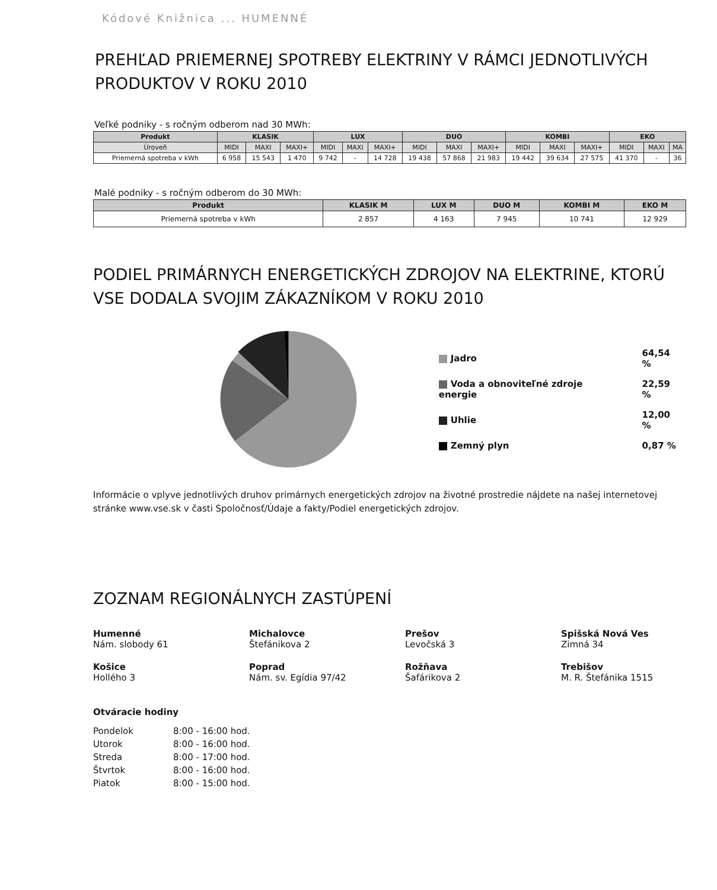Kódové Knižnica ... HUMENNÉ
PREHĽAD PRIEMERNEJ SPOTREBY ELEKTRINY V RÁMCI JEDNOTLIVÝCH PRODUKTOV V ROKU 2010
Veľké podniky - s ročným odberom nad 30 MWh:
| Produkt | KLASIK | | | LUX | | | DUO | | | KOMBI | | | EKO | | |
| --- | --- | --- | --- | --- | --- | --- | --- | --- | --- | --- | --- | --- | --- | --- | --- |
| Úroveň | MIDI | MAXI | MAXI+ | MIDI | MAXI | MAXI+ | MIDI | MAXI | MAXI+ | MIDI | MAXI | MAXI+ | MIDI | MAXI | MA |
| Priemerná spotreba v kWh | 6 958 | 15 543 | 1 470 | 9 742 | - | 14 728 | 19 438 | 57 868 | 21 983 | 19 442 | 39 634 | 27 575 | 41 370 | - | 36 |
Malé podniky - s ročným odberom do 30 MWh:
| Produkt | KLASIK M | LUX M | DUO M | KOMBI M | EKO M |
| --- | --- | --- | --- | --- | --- |
| Priemerná spotreba v kWh | 2 857 | 4 163 | 7 945 | 10 741 | 12 929 |
PODIEL PRIMÁRNYCH ENERGETICKÝCH ZDROJOV NA ELEKTRINE, KTORÚ VSE DODALA SVOJIM ZÁKAZNÍKOM V ROKU 2010
| Jadro | 64,54 % |
| Voda a obnoviteľné zdroje energie | 22,59 % |
| Uhlie | 12,00 % |
| Zemný plyn | 0,87 % |
Informácie o vplyve jednotlivých druhov primárnych energetických zdrojov na životné prostredie nájdete na našej internetovej stránke www.vse.sk v časti Spoločnosť/Údaje a fakty/Podiel energetických zdrojov.
ZOZNAM REGIONÁLNYCH ZASTÚPENÍ
Humenné
Nám. slobody 61
Michalovce
Štefánikova 2
Prešov
Levočská 3
Spišská Nová Ves
Zimná 34
Košice
Hollého 3
Poprad
Nám. sv. Egídia 97/42
Rožňava
Šafárikova 2
Trebišov
M. R. Štefánika 1515
Otváracie hodiny
| Pondelok | 8:00 - 16:00 hod. |
| Utorok | 8:00 - 16:00 hod. |
| Streda | 8:00 - 17:00 hod. |
| Štvrtok | 8:00 - 16:00 hod. |
| Piatok | 8:00 - 15:00 hod. |